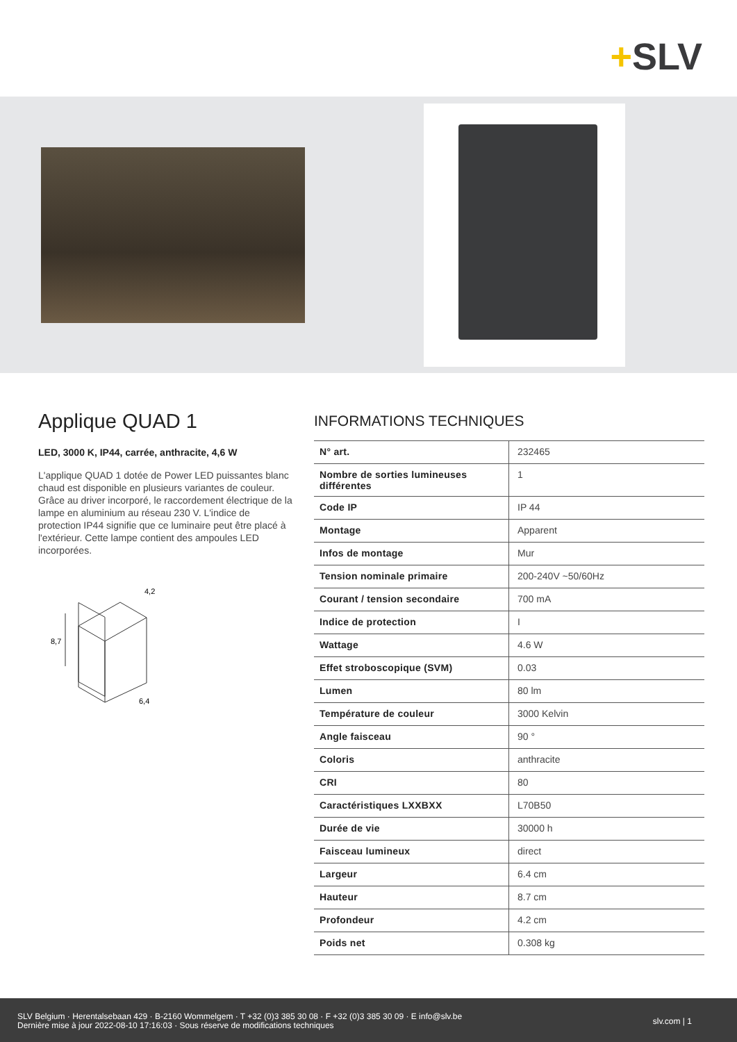+SLV
Applique QUAD 1
LED, 3000 K, IP44, carrée, anthracite, 4,6 W
L'applique QUAD 1 dotée de Power LED puissantes blanc chaud est disponible en plusieurs variantes de couleur. Grâce au driver incorporé, le raccordement électrique de la lampe en aluminium au réseau 230 V. L'indice de protection IP44 signifie que ce luminaire peut être placé à l'extérieur. Cette lampe contient des ampoules LED incorporées.
8,7
4,2
6,4
INFORMATIONS TECHNIQUES
| N° art. | 232465 |
| Nombre de sorties lumineuses différentes | 1 |
| Code IP | IP 44 |
| Montage | Apparent |
| Infos de montage | Mur |
| Tension nominale primaire | 200-240V ~50/60Hz |
| Courant / tension secondaire | 700 mA |
| Indice de protection | I |
| Wattage | 4.6 W |
| Effet stroboscopique (SVM) | 0.03 |
| Lumen | 80 lm |
| Température de couleur | 3000 Kelvin |
| Angle faisceau | 90 ° |
| Coloris | anthracite |
| CRI | 80 |
| Caractéristiques LXXBXX | L70B50 |
| Durée de vie | 30000 h |
| Faisceau lumineux | direct |
| Largeur | 6.4 cm |
| Hauteur | 8.7 cm |
| Profondeur | 4.2 cm |
| Poids net | 0.308 kg |
SLV Belgium · Herentalsebaan 429 · B-2160 Wommelgem · T +32 (0)3 385 30 08 · F +32 (0)3 385 30 09 · E info@slv.be
Dernière mise à jour 2022-08-10 17:16:03 · Sous réserve de modifications techniques
slv.com | 1